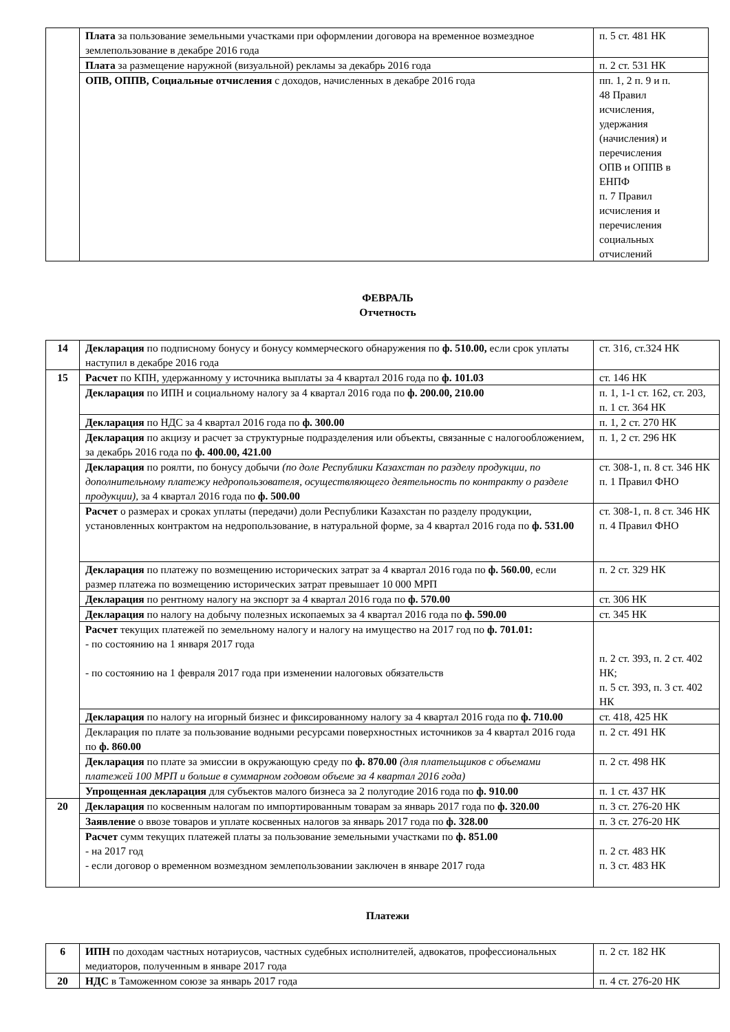| | Плата за пользование земельными участками при оформлении договора на временное возмездное землепользование в декабре 2016 года | п. 5 ст. 481 НК |
| | Плата за размещение наружной (визуальной) рекламы за декабрь 2016 года | п. 2 ст. 531 НК |
| | ОПВ, ОППВ, Социальные отчисления с доходов, начисленных в декабре 2016 года | пп. 1, 2 п. 9 и п. 48 Правил исчисления, удержания (начисления) и перечисления ОПВ и ОППВ в ЕНПФ п. 7 Правил исчисления и перечисления социальных отчислений |
ФЕВРАЛЬ
Отчетность
| 14 | Декларация по подписному бонусу и бонусу коммерческого обнаружения по ф. 510.00, если срок уплаты наступил в декабре 2016 года | ст. 316, ст.324 НК |
| 15 | Расчет по КПН, удержанному у источника выплаты за 4 квартал 2016 года по ф. 101.03 | ст. 146 НК |
| | Декларация по ИПН и социальному налогу за 4 квартал 2016 года по ф. 200.00, 210.00 | п. 1, 1-1 ст. 162, ст. 203, п. 1 ст. 364 НК |
| | Декларация по НДС за 4 квартал 2016 года по ф. 300.00 | п. 1, 2 ст. 270 НК |
| | Декларация по акцизу и расчет за структурные подразделения или объекты, связанные с налогообложением, за декабрь 2016 года по ф. 400.00, 421.00 | п. 1, 2 ст. 296 НК |
| | Декларация по роялти, по бонусу добычи (по доле Республики Казахстан по разделу продукции, по дополнительному платежу недропользователя, осуществляющего деятельность по контракту о разделе продукции), за 4 квартал 2016 года по ф. 500.00 | ст. 308-1, п. 8 ст. 346 НК п. 1 Правил ФНО |
| | Расчет о размерах и сроках уплаты (передачи) доли Республики Казахстан по разделу продукции, установленных контрактом на недропользование, в натуральной форме, за 4 квартал 2016 года по ф. 531.00 | ст. 308-1, п. 8 ст. 346 НК п. 4 Правил ФНО |
| | Декларация по платежу по возмещению исторических затрат за 4 квартал 2016 года по ф. 560.00 , если размер платежа по возмещению исторических затрат превышает 10 000 МРП | п. 2 ст. 329 НК |
| | Декларация по рентному налогу на экспорт за 4 квартал 2016 года по ф. 570.00 | ст. 306 НК |
| | Декларация по налогу на добычу полезных ископаемых за 4 квартал 2016 года по ф. 590.00 | ст. 345 НК |
| | Расчет текущих платежей по земельному налогу и налогу на имущество на 2017 год по ф. 701.01: - по состоянию на 1 января 2017 года - по состоянию на 1 февраля 2017 года при изменении налоговых обязательств | п. 2 ст. 393, п. 2 ст. 402 НК; п. 5 ст. 393, п. 3 ст. 402 НК |
| | Декларация по налогу на игорный бизнес и фиксированному налогу за 4 квартал 2016 года по ф. 710.00 | ст. 418, 425 НК |
| | Декларация по плате за пользование водными ресурсами поверхностных источников за 4 квартал 2016 года по ф. 860.00 | п. 2 ст. 491 НК |
| | Декларация по плате за эмиссии в окружающую среду по ф. 870.00 (для плательщиков с объемами платежей 100 МРП и больше в суммарном годовом объеме за 4 квартал 2016 года) | п. 2 ст. 498 НК |
| | Упрощенная декларация для субъектов малого бизнеса за 2 полугодие 2016 года по ф. 910.00 | п. 1 ст. 437 НК |
| 20 | Декларация по косвенным налогам по импортированным товарам за январь 2017 года по ф. 320.00 | п. 3 ст. 276-20 НК |
| | Заявление о ввозе товаров и уплате косвенных налогов за январь 2017 года по ф. 328.00 | п. 3 ст. 276-20 НК |
| | Расчет сумм текущих платежей платы за пользование земельными участками по ф. 851.00 - на 2017 год - если договор о временном возмездном землепользовании заключен в январе 2017 года | п. 2 ст. 483 НК п. 3 ст. 483 НК |
Платежи
| 6 | ИПН по доходам частных нотариусов, частных судебных исполнителей, адвокатов, профессиональных медиаторов, полученным в январе 2017 года | п. 2 ст. 182 НК |
| 20 | НДС в Таможенном союзе за январь 2017 года | п. 4 ст. 276-20 НК |